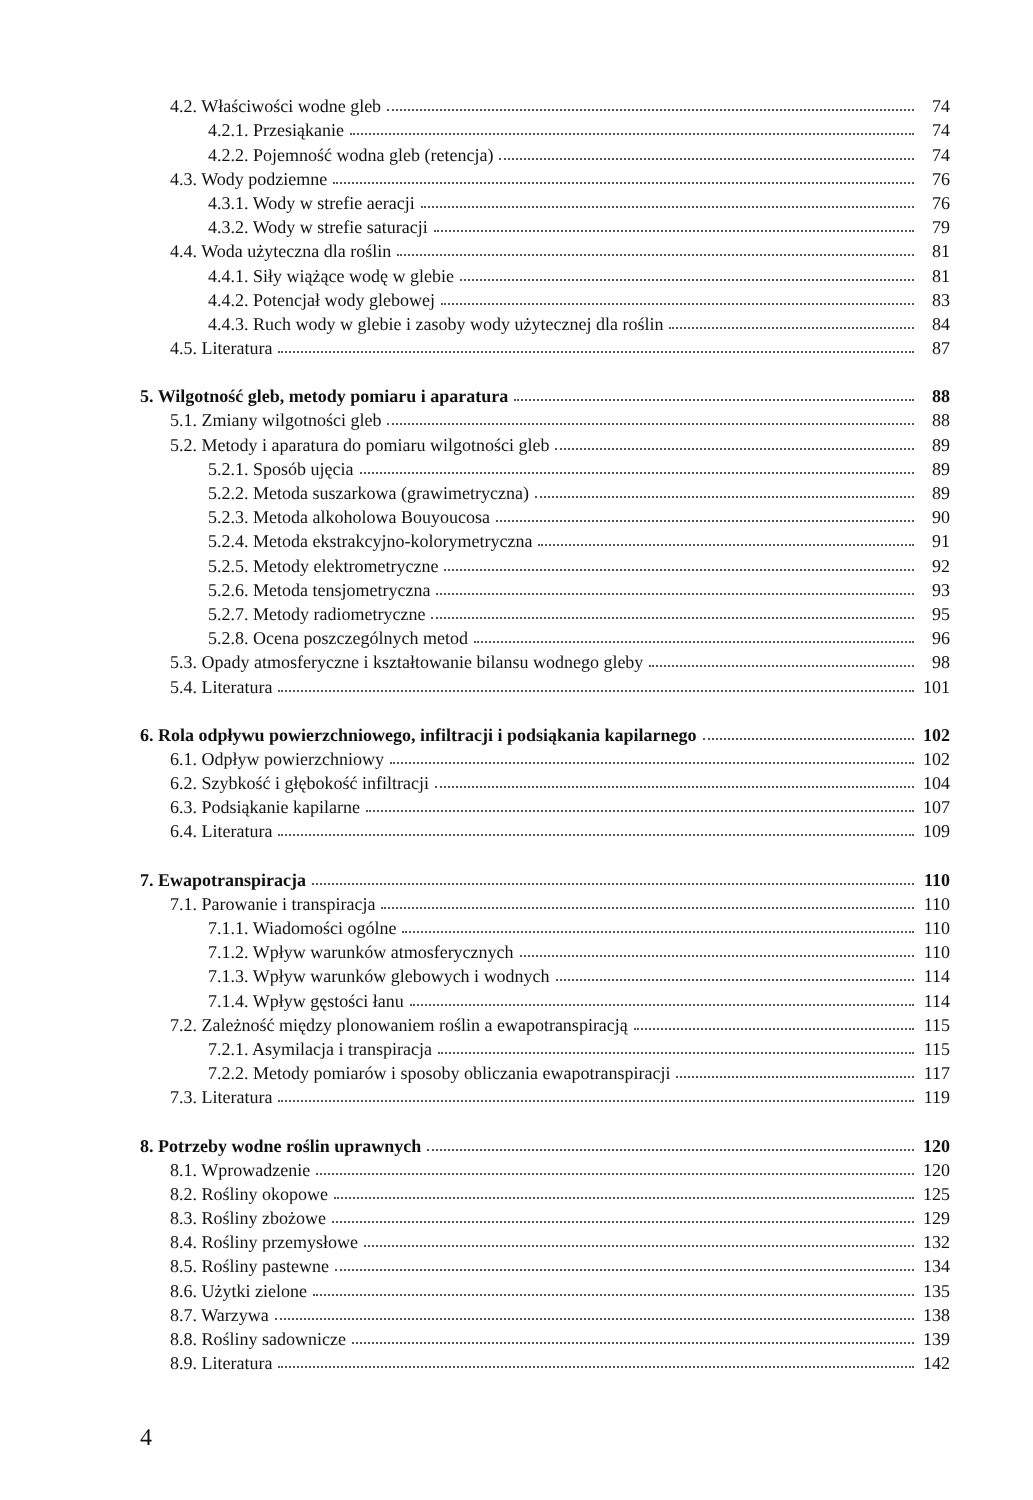4.2. Właściwości wodne gleb 74
4.2.1. Przesiąkanie 74
4.2.2. Pojemność wodna gleb (retencja) 74
4.3. Wody podziemne 76
4.3.1. Wody w strefie aeracji 76
4.3.2. Wody w strefie saturacji 79
4.4. Woda użyteczna dla roślin 81
4.4.1. Siły wiążące wodę w glebie 81
4.4.2. Potencjał wody glebowej 83
4.4.3. Ruch wody w glebie i zasoby wody użytecznej dla roślin 84
4.5. Literatura 87
5. Wilgotność gleb, metody pomiaru i aparatura 88
5.1. Zmiany wilgotności gleb 88
5.2. Metody i aparatura do pomiaru wilgotności gleb 89
5.2.1. Sposób ujęcia 89
5.2.2. Metoda suszarkowa (grawimetryczna) 89
5.2.3. Metoda alkoholowa Bouyoucosa 90
5.2.4. Metoda ekstrakcyjno-kolorymetryczna 91
5.2.5. Metody elektrometryczne 92
5.2.6. Metoda tensjometryczna 93
5.2.7. Metody radiometryczne 95
5.2.8. Ocena poszczególnych metod 96
5.3. Opady atmosferyczne i kształtowanie bilansu wodnego gleby 98
5.4. Literatura 101
6. Rola odpływu powierzchniowego, infiltracji i podsiąkania kapilarnego 102
6.1. Odpływ powierzchniowy 102
6.2. Szybkość i głębokość infiltracji 104
6.3. Podsiąkanie kapilarne 107
6.4. Literatura 109
7. Ewapotranspiracja 110
7.1. Parowanie i transpiracja 110
7.1.1. Wiadomości ogólne 110
7.1.2. Wpływ warunków atmosferycznych 110
7.1.3. Wpływ warunków glebowych i wodnych 114
7.1.4. Wpływ gęstości łanu 114
7.2. Zależność między plonowaniem roślin a ewapotranspiracją 115
7.2.1. Asymilacja i transpiracja 115
7.2.2. Metody pomiarów i sposoby obliczania ewapotranspiracji 117
7.3. Literatura 119
8. Potrzeby wodne roślin uprawnych 120
8.1. Wprowadzenie 120
8.2. Rośliny okopowe 125
8.3. Rośliny zbożowe 129
8.4. Rośliny przemysłowe 132
8.5. Rośliny pastewne 134
8.6. Użytki zielone 135
8.7. Warzywa 138
8.8. Rośliny sadownicze 139
8.9. Literatura 142
4